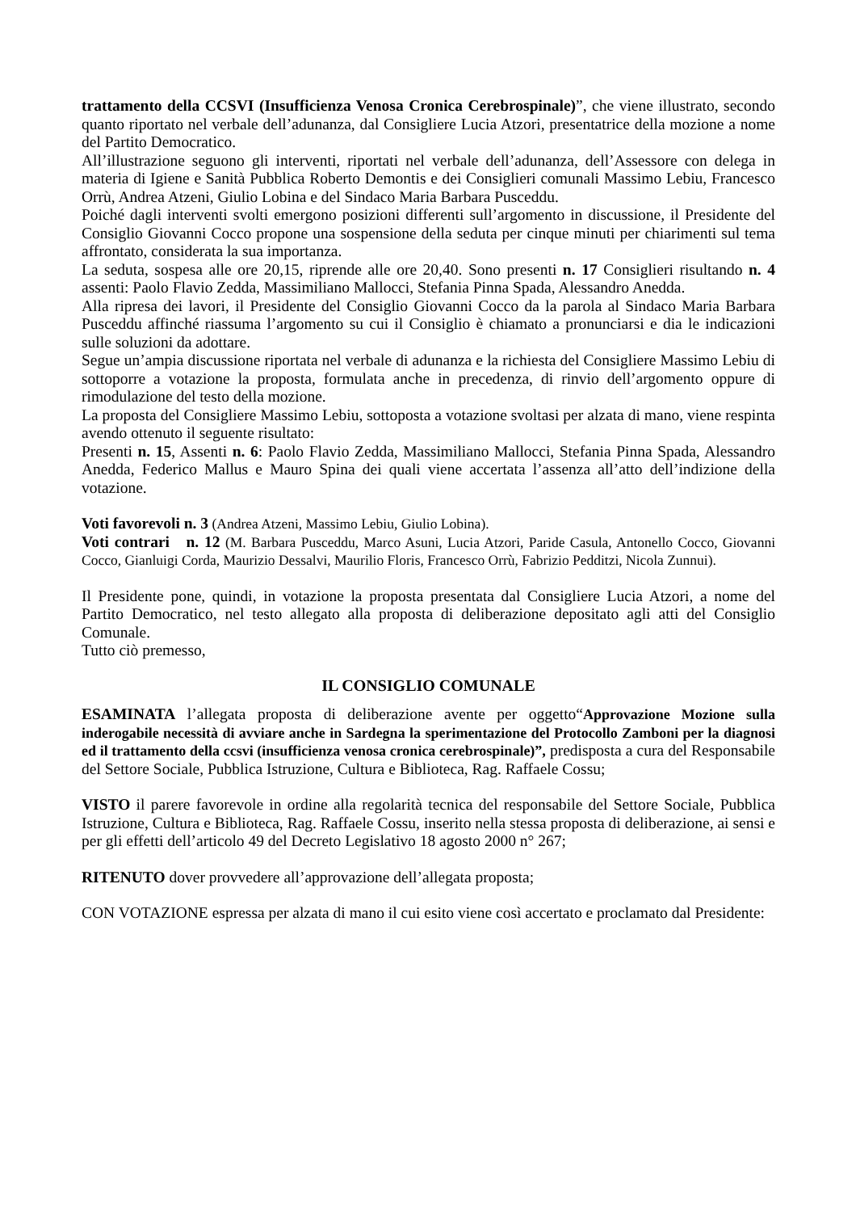trattamento della CCSVI (Insufficienza Venosa Cronica Cerebrospinale)”, che viene illustrato, secondo quanto riportato nel verbale dell’adunanza, dal Consigliere Lucia Atzori, presentatrice della mozione a nome del Partito Democratico.
All’illustrazione seguono gli interventi, riportati nel verbale dell’adunanza, dell’Assessore con delega in materia di Igiene e Sanità Pubblica Roberto Demontis e dei Consiglieri comunali Massimo Lebiu, Francesco Orrù, Andrea Atzeni, Giulio Lobina e del Sindaco Maria Barbara Pusceddu.
Poiché dagli interventi svolti emergono posizioni differenti sull’argomento in discussione, il Presidente del Consiglio Giovanni Cocco propone una sospensione della seduta per cinque minuti per chiarimenti sul tema affrontato, considerata la sua importanza.
La seduta, sospesa alle ore 20,15, riprende alle ore 20,40. Sono presenti n. 17 Consiglieri risultando n. 4 assenti: Paolo Flavio Zedda, Massimiliano Mallocci, Stefania Pinna Spada, Alessandro Anedda.
Alla ripresa dei lavori, il Presidente del Consiglio Giovanni Cocco da la parola al Sindaco Maria Barbara Pusceddu affinché riassuma l’argomento su cui il Consiglio è chiamato a pronunciarsi e dia le indicazioni sulle soluzioni da adottare.
Segue un’ampia discussione riportata nel verbale di adunanza e la richiesta del Consigliere Massimo Lebiu di sottoporre a votazione la proposta, formulata anche in precedenza, di rinvio dell’argomento oppure di rimodulazione del testo della mozione.
La proposta del Consigliere Massimo Lebiu, sottoposta a votazione svoltasi per alzata di mano, viene respinta avendo ottenuto il seguente risultato:
Presenti n. 15, Assenti n. 6: Paolo Flavio Zedda, Massimiliano Mallocci, Stefania Pinna Spada, Alessandro Anedda, Federico Mallus e Mauro Spina dei quali viene accertata l’assenza all’atto dell’indizione della votazione.
Voti favorevoli n. 3 (Andrea Atzeni, Massimo Lebiu, Giulio Lobina).
Voti contrari n. 12 (M. Barbara Pusceddu, Marco Asuni, Lucia Atzori, Paride Casula, Antonello Cocco, Giovanni Cocco, Gianluigi Corda, Maurizio Dessalvi, Maurilio Floris, Francesco Orrù, Fabrizio Pedditzi, Nicola Zunnui).
Il Presidente pone, quindi, in votazione la proposta presentata dal Consigliere Lucia Atzori, a nome del Partito Democratico, nel testo allegato alla proposta di deliberazione depositato agli atti del Consiglio Comunale.
Tutto ciò premesso,
IL CONSIGLIO COMUNALE
ESAMINATA l’allegata proposta di deliberazione avente per oggetto“Approvazione Mozione sulla inderogabile necessità di avviare anche in Sardegna la sperimentazione del Protocollo Zamboni per la diagnosi ed il trattamento della ccsvi (insufficienza venosa cronica cerebrospinale)”, predisposta a cura del Responsabile del Settore Sociale, Pubblica Istruzione, Cultura e Biblioteca, Rag. Raffaele Cossu;
VISTO il parere favorevole in ordine alla regolarità tecnica del responsabile del Settore Sociale, Pubblica Istruzione, Cultura e Biblioteca, Rag. Raffaele Cossu, inserito nella stessa proposta di deliberazione, ai sensi e per gli effetti dell’articolo 49 del Decreto Legislativo 18 agosto 2000 n° 267;
RITENUTO dover provvedere all’approvazione dell’allegata proposta;
CON VOTAZIONE espressa per alzata di mano il cui esito viene così accertato e proclamato dal Presidente: